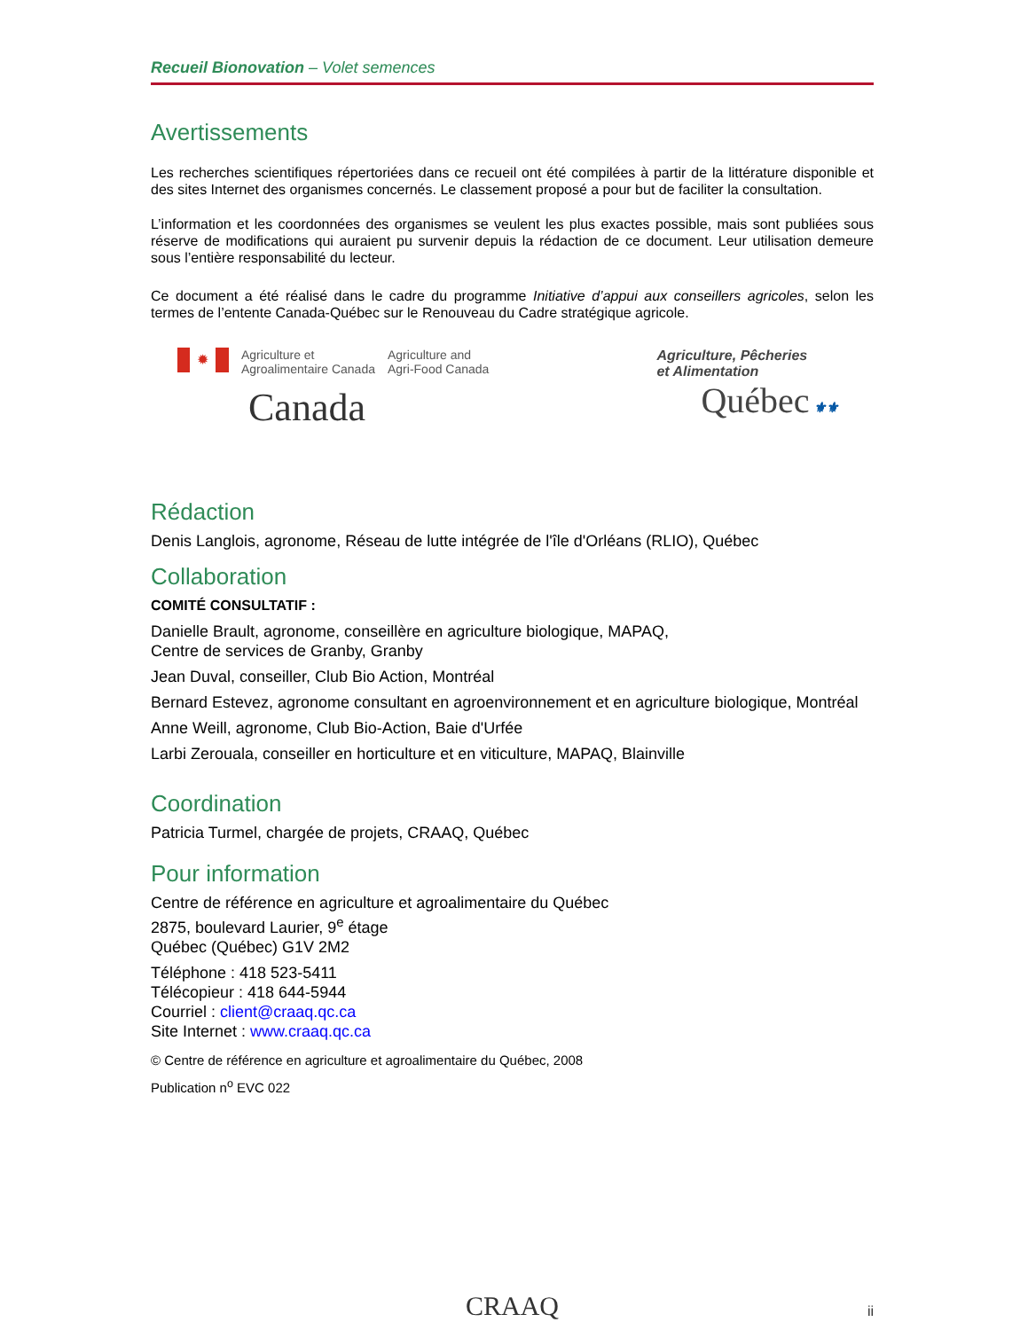Recueil Bionovation – Volet semences
Avertissements
Les recherches scientifiques répertoriées dans ce recueil ont été compilées à partir de la littérature disponible et des sites Internet des organismes concernés. Le classement proposé a pour but de faciliter la consultation.
L’information et les coordonnées des organismes se veulent les plus exactes possible, mais sont publiées sous réserve de modifications qui auraient pu survenir depuis la rédaction de ce document. Leur utilisation demeure sous l’entière responsabilité du lecteur.
Ce document a été réalisé dans le cadre du programme Initiative d’appui aux conseillers agricoles, selon les termes de l’entente Canada-Québec sur le Renouveau du Cadre stratégique agricole.
✹
Agriculture et
Agroalimentaire Canada
Agriculture and
Agri-Food Canada
Canada
Agriculture, Pêcheries
et Alimentation
Québec ⚜⚜
Rédaction
Denis Langlois, agronome, Réseau de lutte intégrée de l'île d'Orléans (RLIO), Québec
Collaboration
COMITÉ CONSULTATIF :
Danielle Brault, agronome, conseillère en agriculture biologique, MAPAQ,
Centre de services de Granby, Granby
Jean Duval, conseiller, Club Bio Action, Montréal
Bernard Estevez, agronome consultant en agroenvironnement et en agriculture biologique, Montréal
Anne Weill, agronome, Club Bio-Action, Baie d'Urfée
Larbi Zerouala, conseiller en horticulture et en viticulture, MAPAQ, Blainville
Coordination
Patricia Turmel, chargée de projets, CRAAQ, Québec
Pour information
Centre de référence en agriculture et agroalimentaire du Québec
2875, boulevard Laurier, 9<sup>e</sup> étage
Québec (Québec) G1V 2M2
Téléphone : 418 523-5411
Télécopieur : 418 644-5944
Courriel : client@craaq.qc.ca
Site Internet : www.craaq.qc.ca
© Centre de référence en agriculture et agroalimentaire du Québec, 2008
Publication n<sup>o</sup> EVC 022
CRAAQ ii